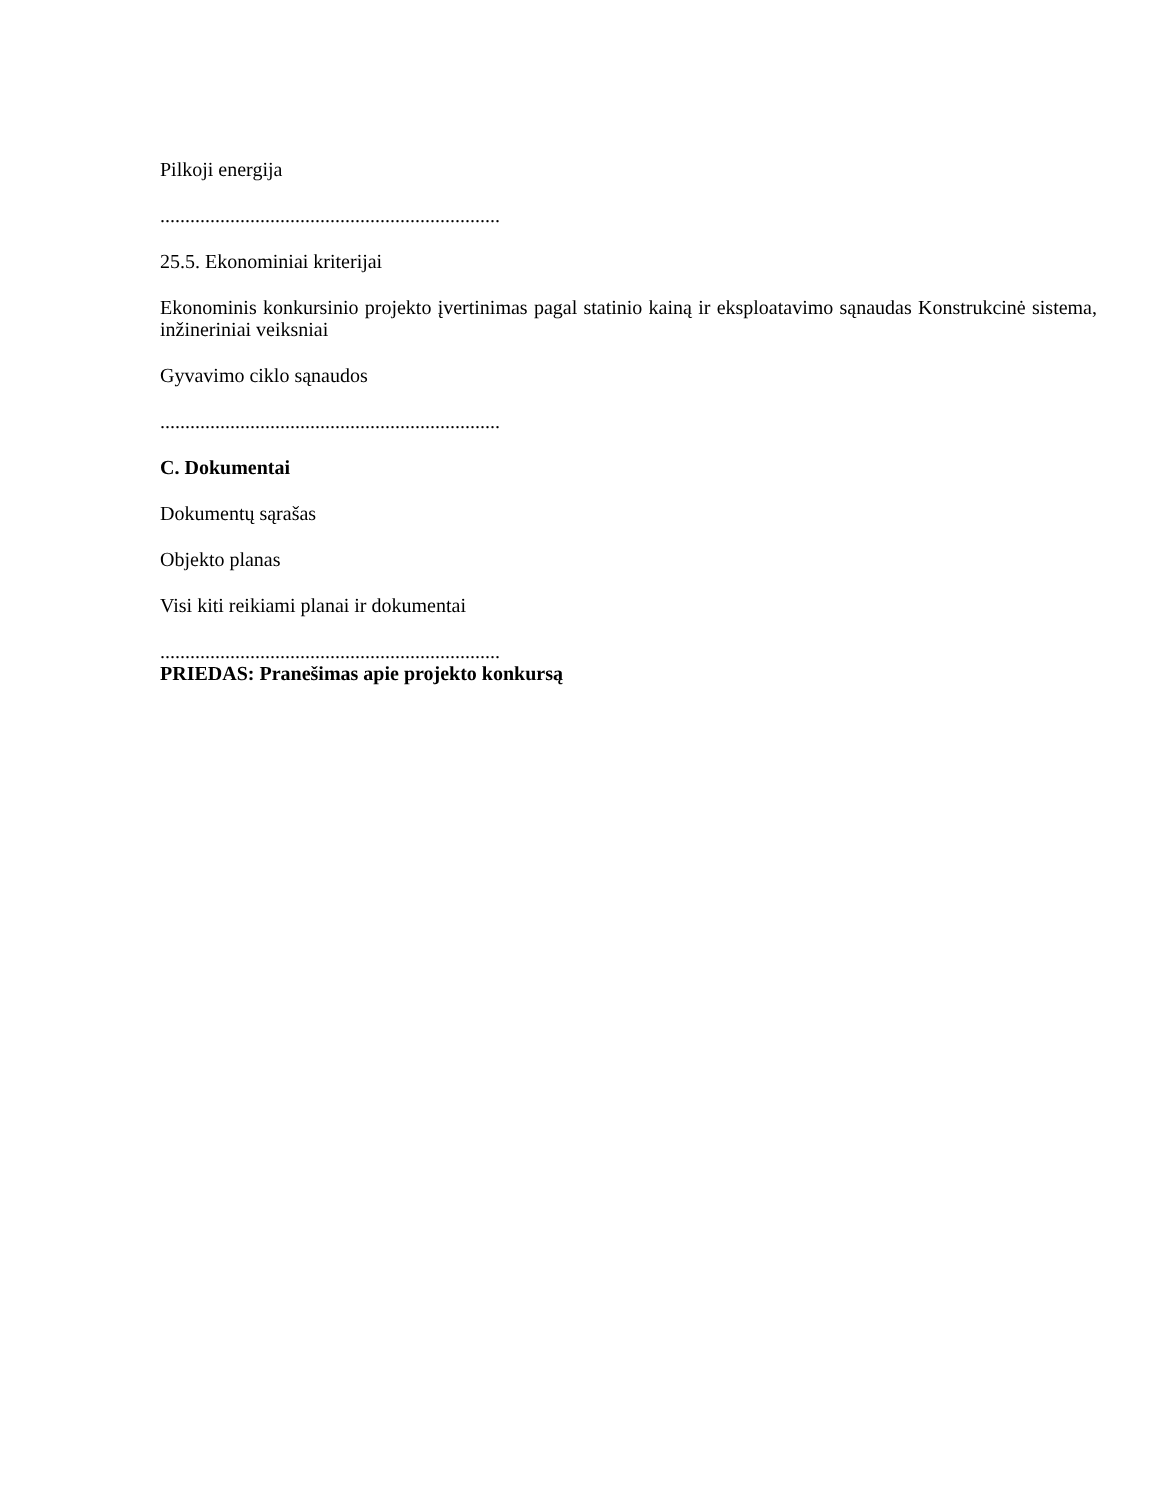Pilkoji energija
....................................................................
25.5. Ekonominiai kriterijai
Ekonominis konkursinio projekto įvertinimas pagal statinio kainą ir eksploatavimo sąnaudas Konstrukcinė sistema, inžineriniai veiksniai
Gyvavimo ciklo sąnaudos
....................................................................
C. Dokumentai
Dokumentų sąrašas
Objekto planas
Visi kiti reikiami planai ir dokumentai
....................................................................
PRIEDAS: Pranešimas apie projekto konkursą